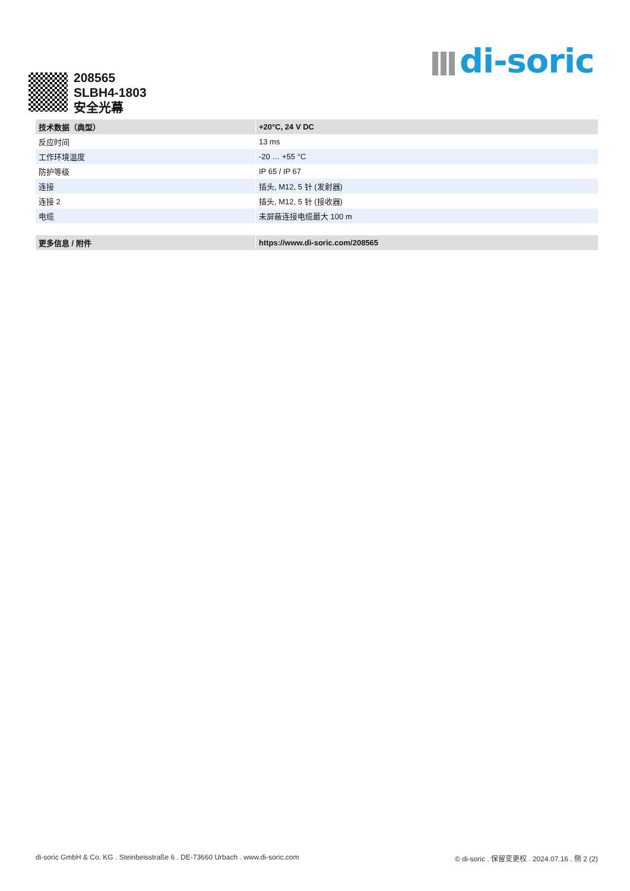di-soric
208565
SLBH4-1803
安全光幕
| 技术数据（典型） | | +20°C, 24 V DC |
| --- | --- | --- |
| 反应时间 | | 13 ms |
| 工作环境温度 | | -20 … +55 °C |
| 防护等级 | | IP 65 / IP 67 |
| 连接 | | 插头, M12, 5 针 (发射器) |
| 连接 2 | | 插头, M12, 5 针 (接收器) |
| 电缆 | | 未屏蔽连接电缆最大 100 m |
| 更多信息 / 附件 | | https://www.di-soric.com/208565 |
di-soric GmbH & Co. KG . Steinbeisstraße 6 . DE-73660 Urbach . www.di-soric.com © di-soric . 保留变更权 . 2024.07.16 . 侧 2 (2)